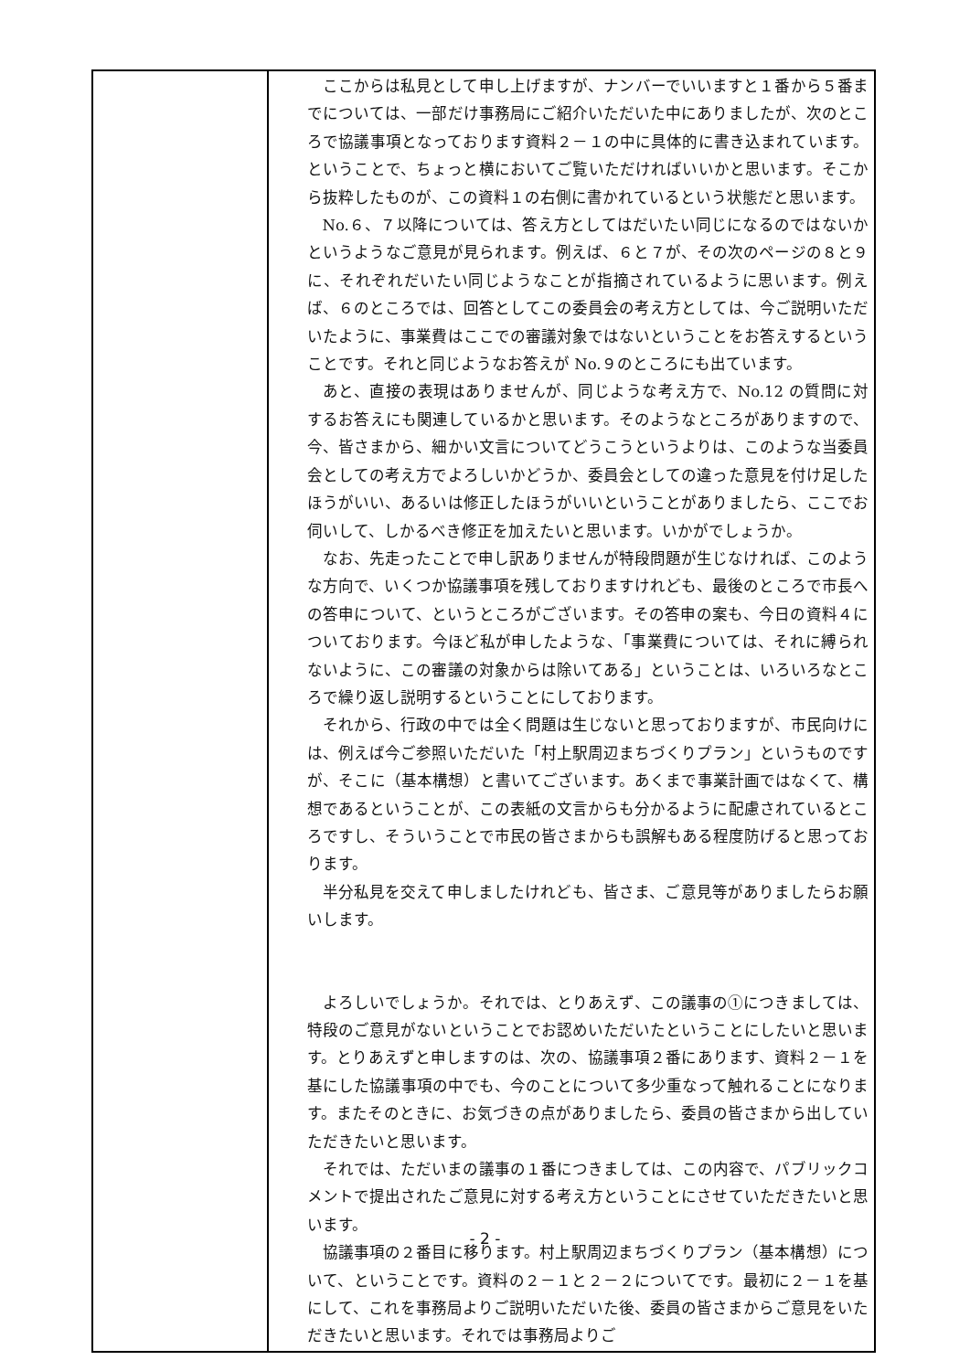| | ここからは私見として申し上げますが、ナンバーでいいますと１番から５番までについては、一部だけ事務局にご紹介いただいた中にありましたが、次のところで協議事項となっております資料２－１の中に具体的に書き込まれています。ということで、ちょっと横においてご覧いただければいいかと思います。そこから抜粋したものが、この資料１の右側に書かれているという状態だと思います。 No.６、７以降については、答え方としてはだいたい同じになるのではないかというようなご意見が見られます。例えば、６と７が、その次のページの８と９に、それぞれだいたい同じようなことが指摘されているように思います。例えば、６のところでは、回答としてこの委員会の考え方としては、今ご説明いただいたように、事業費はここでの審議対象ではないということをお答えするということです。それと同じようなお答えが No.９のところにも出ています。 あと、直接の表現はありませんが、同じような考え方で、No.12 の質問に対するお答えにも関連しているかと思います。そのようなところがありますので、今、皆さまから、細かい文言についてどうこうというよりは、このような当委員会としての考え方でよろしいかどうか、委員会としての違った意見を付け足したほうがいい、あるいは修正したほうがいいということがありましたら、ここでお伺いして、しかるべき修正を加えたいと思います。いかがでしょうか。 なお、先走ったことで申し訳ありませんが特段問題が生じなければ、このような方向で、いくつか協議事項を残しておりますけれども、最後のところで市長への答申について、というところがございます。その答申の案も、今日の資料４についております。今ほど私が申したような、「事業費については、それに縛られないように、この審議の対象からは除いてある」ということは、いろいろなところで繰り返し説明するということにしております。 それから、行政の中では全く問題は生じないと思っておりますが、市民向けには、例えば今ご参照いただいた「村上駅周辺まちづくりプラン」というものですが、そこに（基本構想）と書いてございます。あくまで事業計画ではなくて、構想であるということが、この表紙の文言からも分かるように配慮されているところですし、そういうことで市民の皆さまからも誤解もある程度防げると思っております。 半分私見を交えて申しましたけれども、皆さま、ご意見等がありましたらお願いします。 よろしいでしょうか。それでは、とりあえず、この議事の①につきましては、特段のご意見がないということでお認めいただいたということにしたいと思います。とりあえずと申しますのは、次の、協議事項２番にあります、資料２－１を基にした協議事項の中でも、今のことについて多少重なって触れることになります。またそのときに、お気づきの点がありましたら、委員の皆さまから出していただきたいと思います。 それでは、ただいまの議事の１番につきましては、この内容で、パブリックコメントで提出されたご意見に対する考え方ということにさせていただきたいと思います。 協議事項の２番目に移ります。村上駅周辺まちづくりプラン（基本構想）について、ということです。資料の２－１と２－２についてです。最初に２－１を基にして、これを事務局よりご説明いただいた後、委員の皆さまからご意見をいただきたいと思います。それでは事務局よりご |
- 2 -